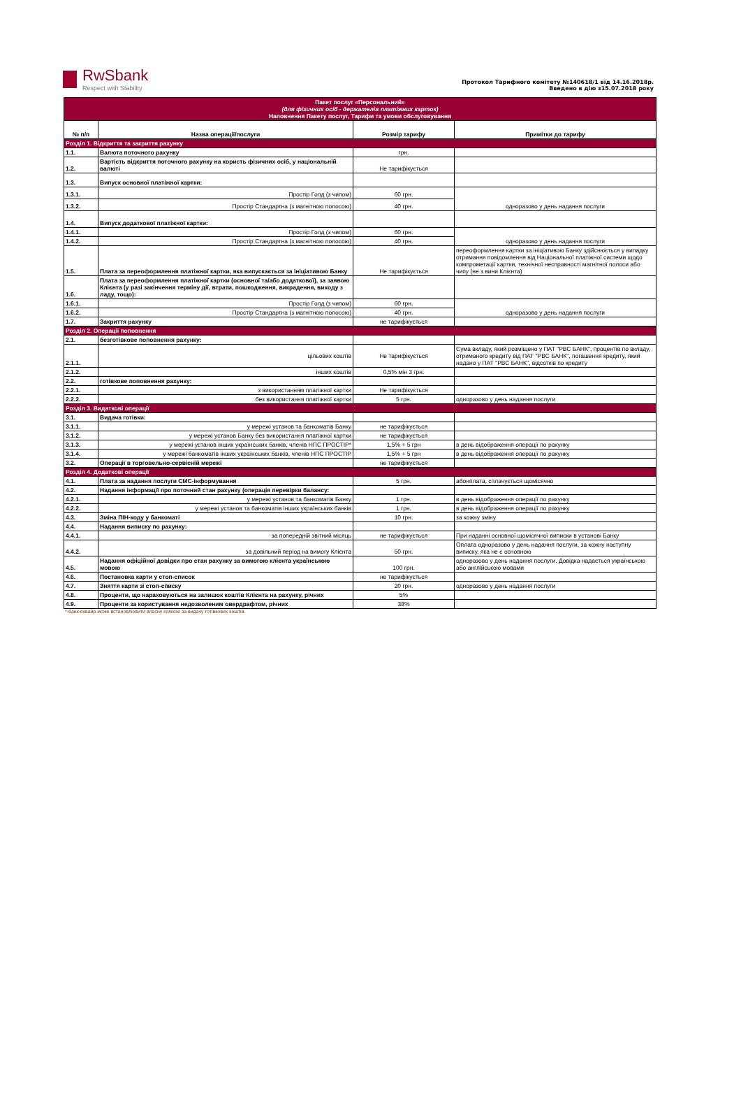RwSbank
Respect with Stability
Протокол Тарифного комітету №140618/1 від 14.16.2018р.
Введено в дію з15.07.2018 року
| Пакет послуг «Персональний» (для фізичних осіб - держателів платіжних карток) Наповнення Пакету послуг, Тарифи та умови обслуговування | | | |
| № п/п | Назва операції/послуги | Розмір тарифу | Примітки до тарифу |
| Розділ 1. Відкриття та закриття рахунку | | | |
| 1.1. | Валюта поточного рахунку | грн. | |
| 1.2. | Вартість відкриття поточного рахунку на користь фізичних осіб, у національній валюті | Не тарифікується | |
| 1.3. | Випуск основної платіжної картки: | | |
| 1.3.1. | Простір Голд (з чипом) | 60 грн. | одноразово у день надання послуги |
| 1.3.2. | Простір Стандартна (з магнітною полосою) | 40 грн. | |
| 1.4. | Випуск додаткової платіжної картки: | | |
| 1.4.1. | Простір Голд (з чипом) | 60 грн. | одноразово у день надання послуги |
| 1.4.2. | Простір Стандартна (з магнітною полосою) | 40 грн. | |
| 1.5. | Плата за переоформлення платіжної картки, яка випускається за ініціативою Банку | Не тарифікується | переоформлення картки за ініціативою Банку здійснюється у випадку отримання повідомлення від Національної платіжної системи щодо компрометації картки, технічної несправності магнітної полоси або чипу (не з вини Клієнта) |
| 1.6. | Плата за переоформлення платіжної картки (основної та/або додаткової), за заявою Клієнта (у разі закінчення терміну дії, втрати, пошкодження, викрадення, виходу з ладу, тощо): | | |
| 1.6.1. | Простір Голд (з чипом) | 60 грн. | одноразово у день надання послуги |
| 1.6.2. | Простір Стандартна (з магнітною полосою) | 40 грн. | |
| 1.7. | Закриття рахунку | не тарифікується | |
| Розділ 2. Операції поповнення | | | |
| 2.1. | безготівкове поповнення рахунку: | | |
| 2.1.1. | цільових коштів | Не тарифікується | Сума вкладу, який розміщено у ПАТ "РВС БАНК", процентів по вкладу, отриманого кредиту від ПАТ "РВС БАНК", погашення кредиту, який надано у ПАТ "РВС БАНК", відсотків по кредиту |
| 2.1.2. | інших коштів | 0,5% мін 3 грн. | |
| 2.2. | готівкове поповнення рахунку: | | |
| 2.2.1. | з використанням платіжної картки | Не тарифікується | |
| 2.2.2. | без використання платіжної картки | 5 грн. | одноразово у день надання послуги |
| Розділ 3. Видаткові операції | | | |
| 3.1. | Видача готівки: | | |
| 3.1.1. | у мережі установ та банкоматів Банку | не тарифікується | |
| 3.1.2. | у мережі установ Банку без використання платіжної картки | не тарифікується | |
| 3.1.3. | у мережі установ інших українських банків, членів НПС ПРОСТІР* | 1,5% + 5 грн | в день відображення операції по рахунку |
| 3.1.4. | у мережі банкоматів інших українських банків, членів НПС ПРОСТІР | 1,5% + 5 грн | в день відображення операції по рахунку |
| 3.2. | Операції в торговельно-сервісній мережі | не тарифікується | |
| Розділ 4. Додаткові операції | | | |
| 4.1. | Плата за надання послуги СМС-інформування | 5 грн. | абонплата, сплачується щомісячно |
| 4.2. | Надання інформації про поточний стан рахунку (операція перевірки балансу: | | |
| 4.2.1. | у мережі установ та банкоматів Банку | 1 грн. | в день відображення операції по рахунку |
| 4.2.2. | у мережі установ та банкоматів інших українських банків | 1 грн. | в день відображення операції по рахунку |
| 4.3. | Зміна ПІН-коду у банкоматі | 10 грн. | за кожну зміну |
| 4.4. | Надання випиcку по рахунку: | | |
| 4.4.1. | за попередній звітний місяць | не тарифікується | При наданні основної щомісячної виписки в установі Банку |
| 4.4.2. | за довільний період на вимогу Клієнта | 50 грн. | Оплата одноразово у день надання послуги, за кожну наступну виписку, яка не є основною |
| 4.5. | Надання офіційної довідки про стан рахунку за вимогою клієнта українською мовою | 100 грн. | одноразово у день надання послуги. Довідка надається українською або англійською мовами |
| 4.6. | Постановка карти у стоп-список | не тарифікується | |
| 4.7. | Зняття карти зі стоп-списку | 20 грн. | одноразово у день надання послуги |
| 4.8. | Проценти, що нараховуються на залишок коштів Клієнта на рахунку, річних | 5% | |
| 4.9. | Проценти за користування недозволеним овердрафтом, річних | 38% | |
*-банк-еквайр може встановлювити власну комісію за видачу готівкових коштів.